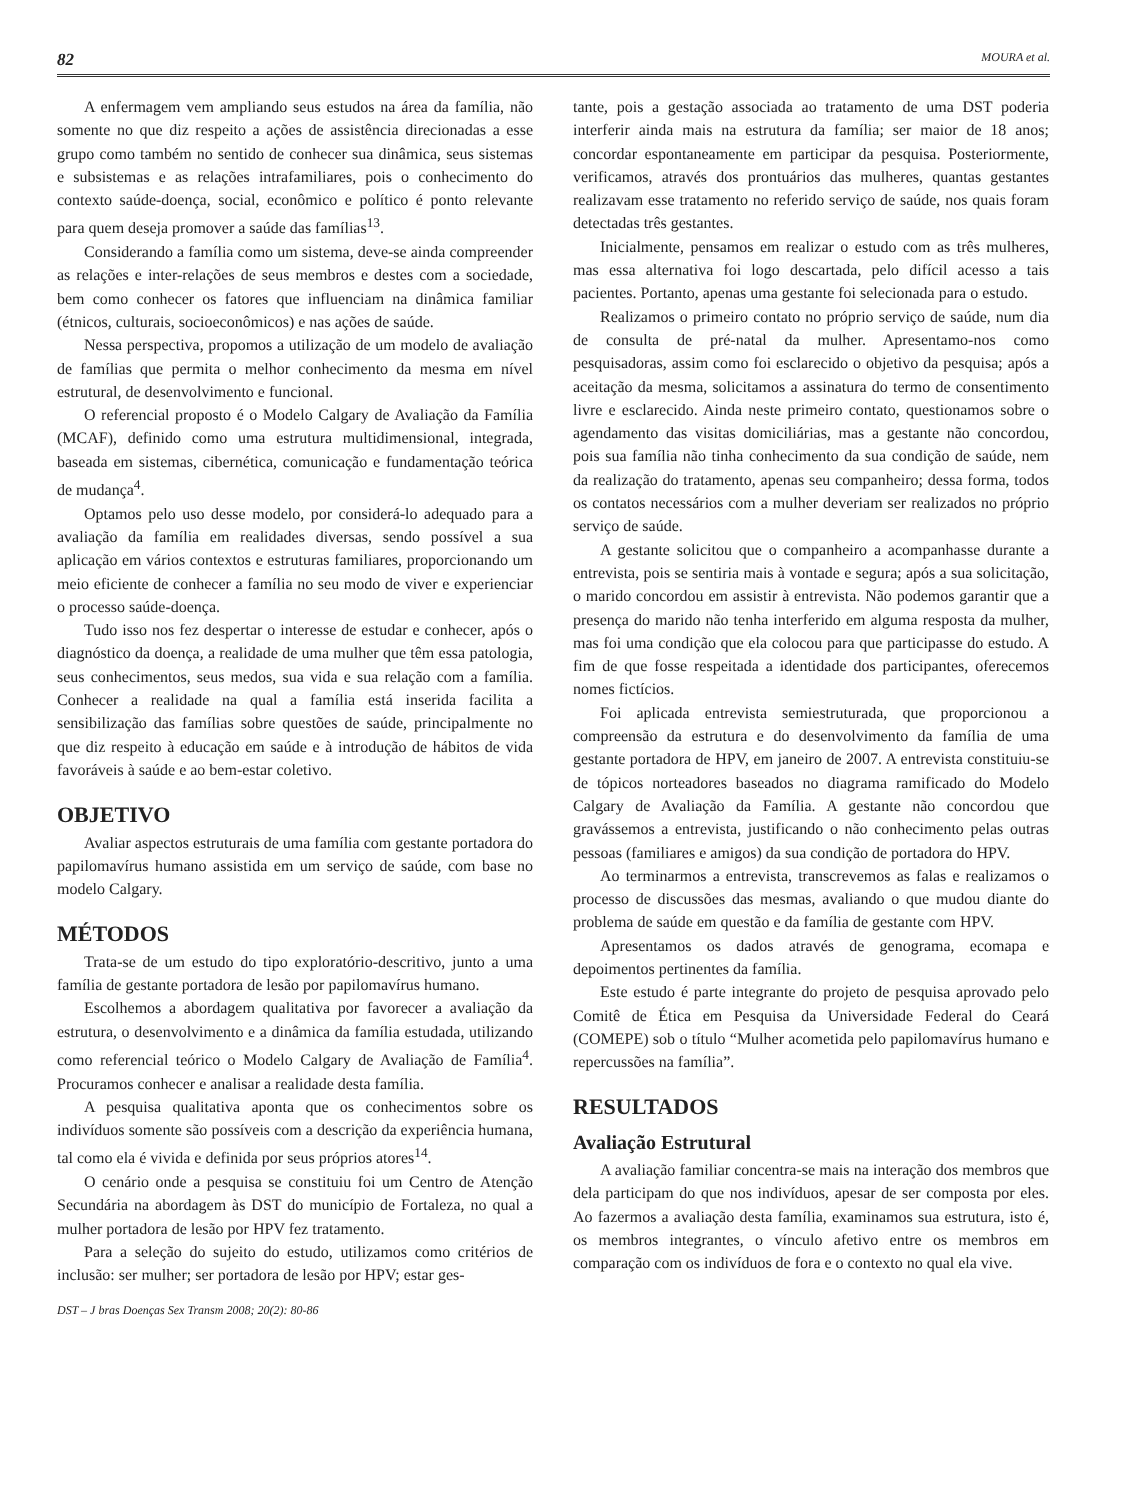82 MOURA et al.
A enfermagem vem ampliando seus estudos na área da família, não somente no que diz respeito a ações de assistência direcionadas a esse grupo como também no sentido de conhecer sua dinâmica, seus sistemas e subsistemas e as relações intrafamiliares, pois o conhecimento do contexto saúde-doença, social, econômico e político é ponto relevante para quem deseja promover a saúde das famílias<sup>13</sup>.
Considerando a família como um sistema, deve-se ainda compreender as relações e inter-relações de seus membros e destes com a sociedade, bem como conhecer os fatores que influenciam na dinâmica familiar (étnicos, culturais, socioeconômicos) e nas ações de saúde.
Nessa perspectiva, propomos a utilização de um modelo de avaliação de famílias que permita o melhor conhecimento da mesma em nível estrutural, de desenvolvimento e funcional.
O referencial proposto é o Modelo Calgary de Avaliação da Família (MCAF), definido como uma estrutura multidimensional, integrada, baseada em sistemas, cibernética, comunicação e fundamentação teórica de mudança<sup>4</sup>.
Optamos pelo uso desse modelo, por considerá-lo adequado para a avaliação da família em realidades diversas, sendo possível a sua aplicação em vários contextos e estruturas familiares, proporcionando um meio eficiente de conhecer a família no seu modo de viver e experienciar o processo saúde-doença.
Tudo isso nos fez despertar o interesse de estudar e conhecer, após o diagnóstico da doença, a realidade de uma mulher que têm essa patologia, seus conhecimentos, seus medos, sua vida e sua relação com a família. Conhecer a realidade na qual a família está inserida facilita a sensibilização das famílias sobre questões de saúde, principalmente no que diz respeito à educação em saúde e à introdução de hábitos de vida favoráveis à saúde e ao bem-estar coletivo.
OBJETIVO
Avaliar aspectos estruturais de uma família com gestante portadora do papilomavírus humano assistida em um serviço de saúde, com base no modelo Calgary.
MÉTODOS
Trata-se de um estudo do tipo exploratório-descritivo, junto a uma família de gestante portadora de lesão por papilomavírus humano.
Escolhemos a abordagem qualitativa por favorecer a avaliação da estrutura, o desenvolvimento e a dinâmica da família estudada, utilizando como referencial teórico o Modelo Calgary de Avaliação de Família<sup>4</sup>. Procuramos conhecer e analisar a realidade desta família.
A pesquisa qualitativa aponta que os conhecimentos sobre os indivíduos somente são possíveis com a descrição da experiência humana, tal como ela é vivida e definida por seus próprios atores<sup>14</sup>.
O cenário onde a pesquisa se constituiu foi um Centro de Atenção Secundária na abordagem às DST do município de Fortaleza, no qual a mulher portadora de lesão por HPV fez tratamento.
Para a seleção do sujeito do estudo, utilizamos como critérios de inclusão: ser mulher; ser portadora de lesão por HPV; estar ges-
DST – J bras Doenças Sex Transm 2008; 20(2): 80-86
tante, pois a gestação associada ao tratamento de uma DST poderia interferir ainda mais na estrutura da família; ser maior de 18 anos; concordar espontaneamente em participar da pesquisa. Posteriormente, verificamos, através dos prontuários das mulheres, quantas gestantes realizavam esse tratamento no referido serviço de saúde, nos quais foram detectadas três gestantes.
Inicialmente, pensamos em realizar o estudo com as três mulheres, mas essa alternativa foi logo descartada, pelo difícil acesso a tais pacientes. Portanto, apenas uma gestante foi selecionada para o estudo.
Realizamos o primeiro contato no próprio serviço de saúde, num dia de consulta de pré-natal da mulher. Apresentamo-nos como pesquisadoras, assim como foi esclarecido o objetivo da pesquisa; após a aceitação da mesma, solicitamos a assinatura do termo de consentimento livre e esclarecido. Ainda neste primeiro contato, questionamos sobre o agendamento das visitas domiciliárias, mas a gestante não concordou, pois sua família não tinha conhecimento da sua condição de saúde, nem da realização do tratamento, apenas seu companheiro; dessa forma, todos os contatos necessários com a mulher deveriam ser realizados no próprio serviço de saúde.
A gestante solicitou que o companheiro a acompanhasse durante a entrevista, pois se sentiria mais à vontade e segura; após a sua solicitação, o marido concordou em assistir à entrevista. Não podemos garantir que a presença do marido não tenha interferido em alguma resposta da mulher, mas foi uma condição que ela colocou para que participasse do estudo. A fim de que fosse respeitada a identidade dos participantes, oferecemos nomes fictícios.
Foi aplicada entrevista semiestruturada, que proporcionou a compreensão da estrutura e do desenvolvimento da família de uma gestante portadora de HPV, em janeiro de 2007. A entrevista constituiu-se de tópicos norteadores baseados no diagrama ramificado do Modelo Calgary de Avaliação da Família. A gestante não concordou que gravássemos a entrevista, justificando o não conhecimento pelas outras pessoas (familiares e amigos) da sua condição de portadora do HPV.
Ao terminarmos a entrevista, transcrevemos as falas e realizamos o processo de discussões das mesmas, avaliando o que mudou diante do problema de saúde em questão e da família de gestante com HPV.
Apresentamos os dados através de genograma, ecomapa e depoimentos pertinentes da família.
Este estudo é parte integrante do projeto de pesquisa aprovado pelo Comitê de Ética em Pesquisa da Universidade Federal do Ceará (COMEPE) sob o título “Mulher acometida pelo papilomavírus humano e repercussões na família”.
RESULTADOS
Avaliação Estrutural
A avaliação familiar concentra-se mais na interação dos membros que dela participam do que nos indivíduos, apesar de ser composta por eles. Ao fazermos a avaliação desta família, examinamos sua estrutura, isto é, os membros integrantes, o vínculo afetivo entre os membros em comparação com os indivíduos de fora e o contexto no qual ela vive.